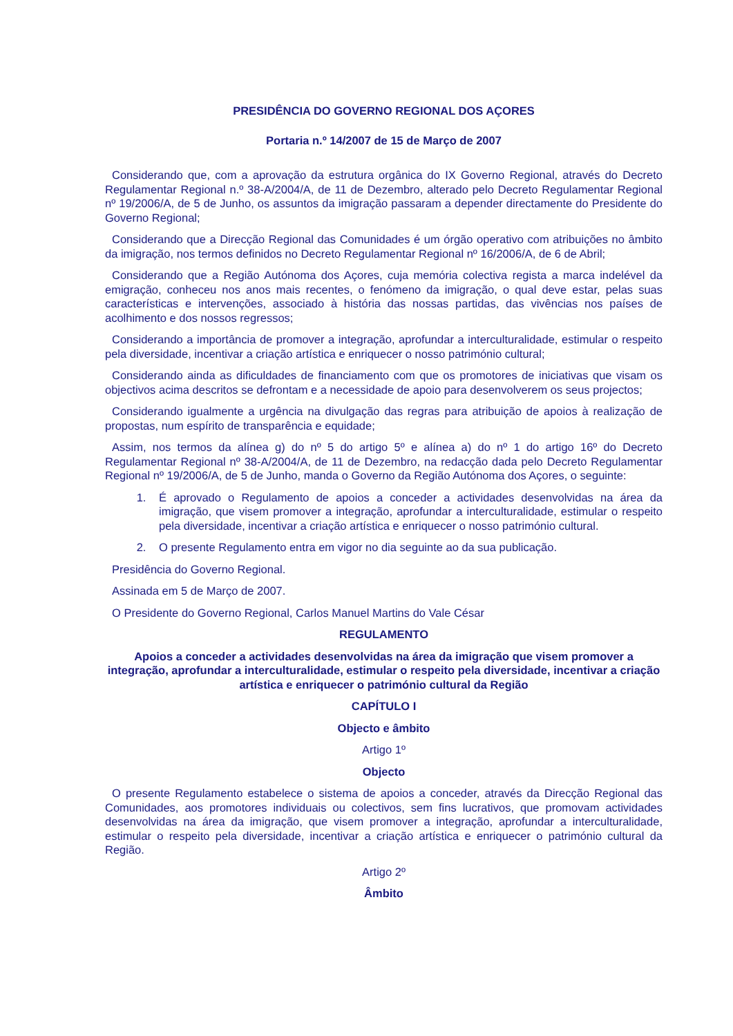PRESIDÊNCIA DO GOVERNO REGIONAL DOS AÇORES
Portaria n.º 14/2007 de 15 de Março de 2007
Considerando que, com a aprovação da estrutura orgânica do IX Governo Regional, através do Decreto Regulamentar Regional n.º 38-A/2004/A, de 11 de Dezembro, alterado pelo Decreto Regulamentar Regional nº 19/2006/A, de 5 de Junho, os assuntos da imigração passaram a depender directamente do Presidente do Governo Regional;
Considerando que a Direcção Regional das Comunidades é um órgão operativo com atribuições no âmbito da imigração, nos termos definidos no Decreto Regulamentar Regional nº 16/2006/A, de 6 de Abril;
Considerando que a Região Autónoma dos Açores, cuja memória colectiva regista a marca indelével da emigração, conheceu nos anos mais recentes, o fenómeno da imigração, o qual deve estar, pelas suas características e intervenções, associado à história das nossas partidas, das vivências nos países de acolhimento e dos nossos regressos;
Considerando a importância de promover a integração, aprofundar a interculturalidade, estimular o respeito pela diversidade, incentivar a criação artística e enriquecer o nosso património cultural;
Considerando ainda as dificuldades de financiamento com que os promotores de iniciativas que visam os objectivos acima descritos se defrontam e a necessidade de apoio para desenvolverem os seus projectos;
Considerando igualmente a urgência na divulgação das regras para atribuição de apoios à realização de propostas, num espírito de transparência e equidade;
Assim, nos termos da alínea g) do nº 5 do artigo 5º e alínea a) do nº 1 do artigo 16º do Decreto Regulamentar Regional nº 38-A/2004/A, de 11 de Dezembro, na redacção dada pelo Decreto Regulamentar Regional nº 19/2006/A, de 5 de Junho, manda o Governo da Região Autónoma dos Açores, o seguinte:
1. É aprovado o Regulamento de apoios a conceder a actividades desenvolvidas na área da imigração, que visem promover a integração, aprofundar a interculturalidade, estimular o respeito pela diversidade, incentivar a criação artística e enriquecer o nosso património cultural.
2. O presente Regulamento entra em vigor no dia seguinte ao da sua publicação.
Presidência do Governo Regional.
Assinada em 5 de Março de 2007.
O Presidente do Governo Regional, Carlos Manuel Martins do Vale César
REGULAMENTO
Apoios a conceder a actividades desenvolvidas na área da imigração que visem promover a integração, aprofundar a interculturalidade, estimular o respeito pela diversidade, incentivar a criação artística e enriquecer o património cultural da Região
CAPÍTULO I
Objecto e âmbito
Artigo 1º
Objecto
O presente Regulamento estabelece o sistema de apoios a conceder, através da Direcção Regional das Comunidades, aos promotores individuais ou colectivos, sem fins lucrativos, que promovam actividades desenvolvidas na área da imigração, que visem promover a integração, aprofundar a interculturalidade, estimular o respeito pela diversidade, incentivar a criação artística e enriquecer o património cultural da Região.
Artigo 2º
Âmbito